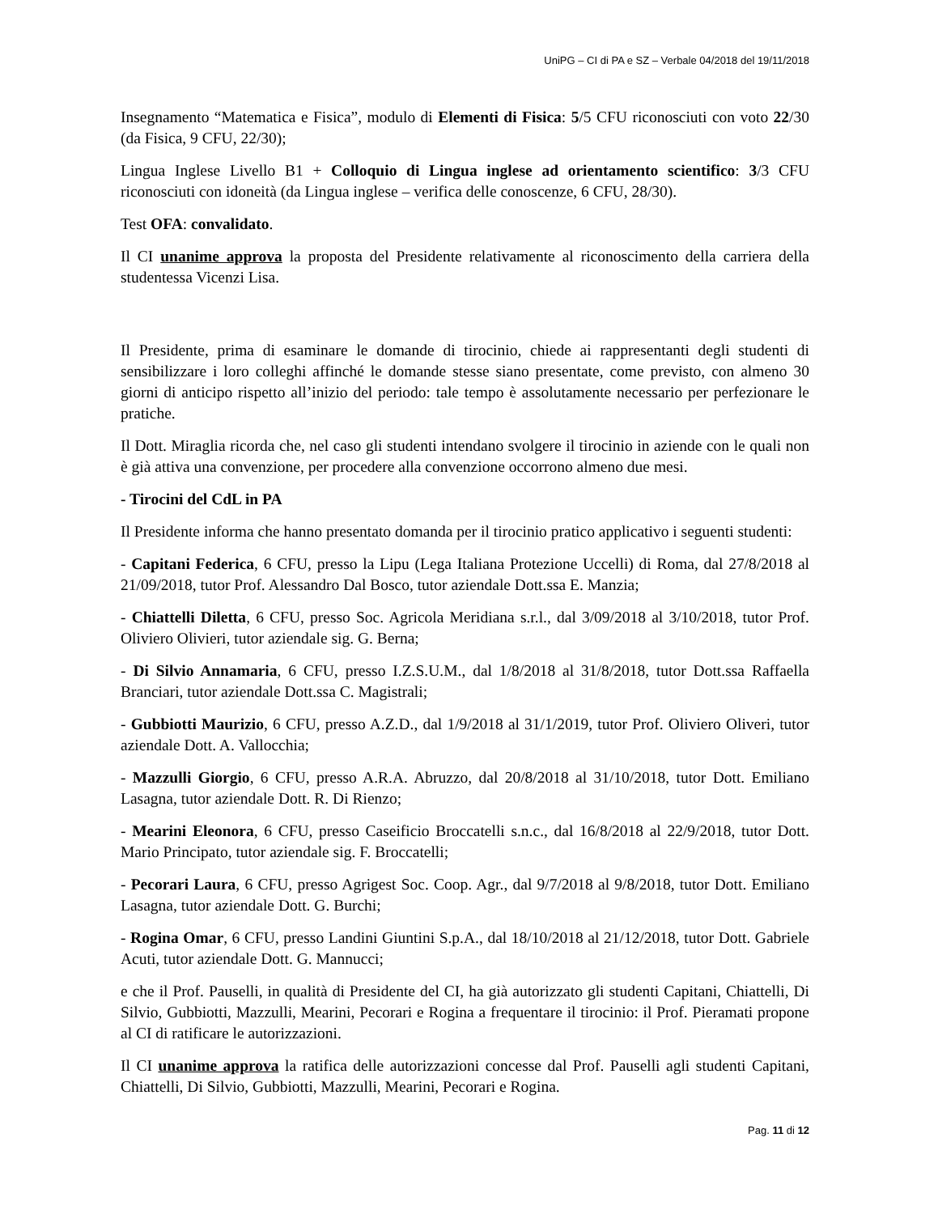UniPG – CI di PA e SZ – Verbale 04/2018 del 19/11/2018
Insegnamento “Matematica e Fisica”, modulo di Elementi di Fisica: 5/5 CFU riconosciuti con voto 22/30 (da Fisica, 9 CFU, 22/30);
Lingua Inglese Livello B1 + Colloquio di Lingua inglese ad orientamento scientifico: 3/3 CFU riconosciuti con idoneità (da Lingua inglese – verifica delle conoscenze, 6 CFU, 28/30).
Test OFA: convalidato.
Il CI unanime approva la proposta del Presidente relativamente al riconoscimento della carriera della studentessa Vicenzi Lisa.
Il Presidente, prima di esaminare le domande di tirocinio, chiede ai rappresentanti degli studenti di sensibilizzare i loro colleghi affinché le domande stesse siano presentate, come previsto, con almeno 30 giorni di anticipo rispetto all’inizio del periodo: tale tempo è assolutamente necessario per perfezionare le pratiche.
Il Dott. Miraglia ricorda che, nel caso gli studenti intendano svolgere il tirocinio in aziende con le quali non è già attiva una convenzione, per procedere alla convenzione occorrono almeno due mesi.
- Tirocini del CdL in PA
Il Presidente informa che hanno presentato domanda per il tirocinio pratico applicativo i seguenti studenti:
- Capitani Federica, 6 CFU, presso la Lipu (Lega Italiana Protezione Uccelli) di Roma, dal 27/8/2018 al 21/09/2018, tutor Prof. Alessandro Dal Bosco, tutor aziendale Dott.ssa E. Manzia;
- Chiattelli Diletta, 6 CFU, presso Soc. Agricola Meridiana s.r.l., dal 3/09/2018 al 3/10/2018, tutor Prof. Oliviero Olivieri, tutor aziendale sig. G. Berna;
- Di Silvio Annamaria, 6 CFU, presso I.Z.S.U.M., dal 1/8/2018 al 31/8/2018, tutor Dott.ssa Raffaella Branciari, tutor aziendale Dott.ssa C. Magistrali;
- Gubbiotti Maurizio, 6 CFU, presso A.Z.D., dal 1/9/2018 al 31/1/2019, tutor Prof. Oliviero Oliveri, tutor aziendale Dott. A. Vallocchia;
- Mazzulli Giorgio, 6 CFU, presso A.R.A. Abruzzo, dal 20/8/2018 al 31/10/2018, tutor Dott. Emiliano Lasagna, tutor aziendale Dott. R. Di Rienzo;
- Mearini Eleonora, 6 CFU, presso Caseificio Broccatelli s.n.c., dal 16/8/2018 al 22/9/2018, tutor Dott. Mario Principato, tutor aziendale sig. F. Broccatelli;
- Pecorari Laura, 6 CFU, presso Agrigest Soc. Coop. Agr., dal 9/7/2018 al 9/8/2018, tutor Dott. Emiliano Lasagna, tutor aziendale Dott. G. Burchi;
- Rogina Omar, 6 CFU, presso Landini Giuntini S.p.A., dal 18/10/2018 al 21/12/2018, tutor Dott. Gabriele Acuti, tutor aziendale Dott. G. Mannucci;
e che il Prof. Pauselli, in qualità di Presidente del CI, ha già autorizzato gli studenti Capitani, Chiattelli, Di Silvio, Gubbiotti, Mazzulli, Mearini, Pecorari e Rogina a frequentare il tirocinio: il Prof. Pieramati propone al CI di ratificare le autorizzazioni.
Il CI unanime approva la ratifica delle autorizzazioni concesse dal Prof. Pauselli agli studenti Capitani, Chiattelli, Di Silvio, Gubbiotti, Mazzulli, Mearini, Pecorari e Rogina.
Pag. 11 di 12